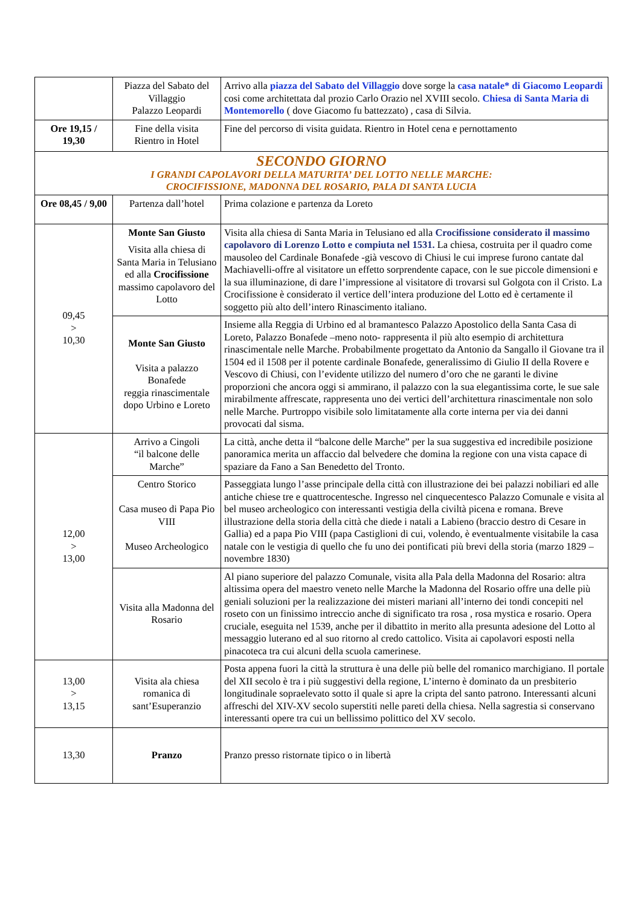| | Piazza del Sabato del Villaggio Palazzo Leopardi | Arrivo alla piazza del Sabato del Villaggio dove sorge la casa natale* di Giacomo Leopardi cosi come architettata dal prozio Carlo Orazio nel XVIII secolo. Chiesa di Santa Maria di Montemorello ( dove Giacomo fu battezzato) , casa di Silvia. |
| Ore 19,15 / 19,30 | Fine della visita Rientro in Hotel | Fine del percorso di visita guidata. Rientro in Hotel cena e pernottamento |
| SECONDO GIORNO I GRANDI CAPOLAVORI DELLA MATURITA’ DEL LOTTO NELLE MARCHE: CROCIFISSIONE, MADONNA DEL ROSARIO, PALA DI SANTA LUCIA | | |
| Ore 08,45 / 9,00 | Partenza dall’hotel | Prima colazione e partenza da Loreto |
| 09,45 > 10,30 | Monte San Giusto Visita alla chiesa di Santa Maria in Telusiano ed alla Crocifissione massimo capolavoro del Lotto | Visita alla chiesa di Santa Maria in Telusiano ed alla Crocifissione considerato il massimo capolavoro di Lorenzo Lotto e compiuta nel 1531. La chiesa, costruita per il quadro come mausoleo del Cardinale Bonafede -già vescovo di Chiusi le cui imprese furono cantate dal Machiavelli-offre al visitatore un effetto sorprendente capace, con le sue piccole dimensioni e la sua illuminazione, di dare l’impressione al visitatore di trovarsi sul Golgota con il Cristo. La Crocifissione è considerato il vertice dell’intera produzione del Lotto ed è certamente il soggetto più alto dell’intero Rinascimento italiano. |
| | Monte San Giusto Visita a palazzo Bonafede reggia rinascimentale dopo Urbino e Loreto | Insieme alla Reggia di Urbino ed al bramantesco Palazzo Apostolico della Santa Casa di Loreto, Palazzo Bonafede –meno noto- rappresenta il più alto esempio di architettura rinascimentale nelle Marche. Probabilmente progettato da Antonio da Sangallo il Giovane tra il 1504 ed il 1508 per il potente cardinale Bonafede, generalissimo di Giulio II della Rovere e Vescovo di Chiusi, con l’evidente utilizzo del numero d’oro che ne garanti le divine proporzioni che ancora oggi si ammirano, il palazzo con la sua elegantissima corte, le sue sale mirabilmente affrescate, rappresenta uno dei vertici dell’architettura rinascimentale non solo nelle Marche. Purtroppo visibile solo limitatamente alla corte interna per via dei danni provocati dal sisma. |
| 12,00 > 13,00 | Arrivo a Cingoli “il balcone delle Marche” | La città, anche detta il “balcone delle Marche” per la sua suggestiva ed incredibile posizione panoramica merita un affaccio dal belvedere che domina la regione con una vista capace di spaziare da Fano a San Benedetto del Tronto. |
| | Centro Storico Casa museo di Papa Pio VIII Museo Archeologico | Passeggiata lungo l’asse principale della città con illustrazione dei bei palazzi nobiliari ed alle antiche chiese tre e quattrocentesche. Ingresso nel cinquecentesco Palazzo Comunale e visita al bel museo archeologico con interessanti vestigia della civiltà picena e romana. Breve illustrazione della storia della città che diede i natali a Labieno (braccio destro di Cesare in Gallia) ed a papa Pio VIII (papa Castiglioni di cui, volendo, è eventualmente visitabile la casa natale con le vestigia di quello che fu uno dei pontificati più brevi della storia (marzo 1829 – novembre 1830) |
| | Visita alla Madonna del Rosario | Al piano superiore del palazzo Comunale, visita alla Pala della Madonna del Rosario: altra altissima opera del maestro veneto nelle Marche la Madonna del Rosario offre una delle più geniali soluzioni per la realizzazione dei misteri mariani all’interno dei tondi concepiti nel roseto con un finissimo intreccio anche di significato tra rosa , rosa mystica e rosario. Opera cruciale, eseguita nel 1539, anche per il dibattito in merito alla presunta adesione del Lotto al messaggio luterano ed al suo ritorno al credo cattolico. Visita ai capolavori esposti nella pinacoteca tra cui alcuni della scuola camerinese. |
| 13,00 > 13,15 | Visita ala chiesa romanica di sant’Esuperanzio | Posta appena fuori la città la struttura è una delle più belle del romanico marchigiano. Il portale del XII secolo è tra i più suggestivi della regione, L’interno è dominato da un presbiterio longitudinale sopraelevato sotto il quale si apre la cripta del santo patrono. Interessanti alcuni affreschi del XIV-XV secolo superstiti nelle pareti della chiesa. Nella sagrestia si conservano interessanti opere tra cui un bellissimo polittico del XV secolo. |
| 13,30 | Pranzo | Pranzo presso ristornate tipico o in libertà |